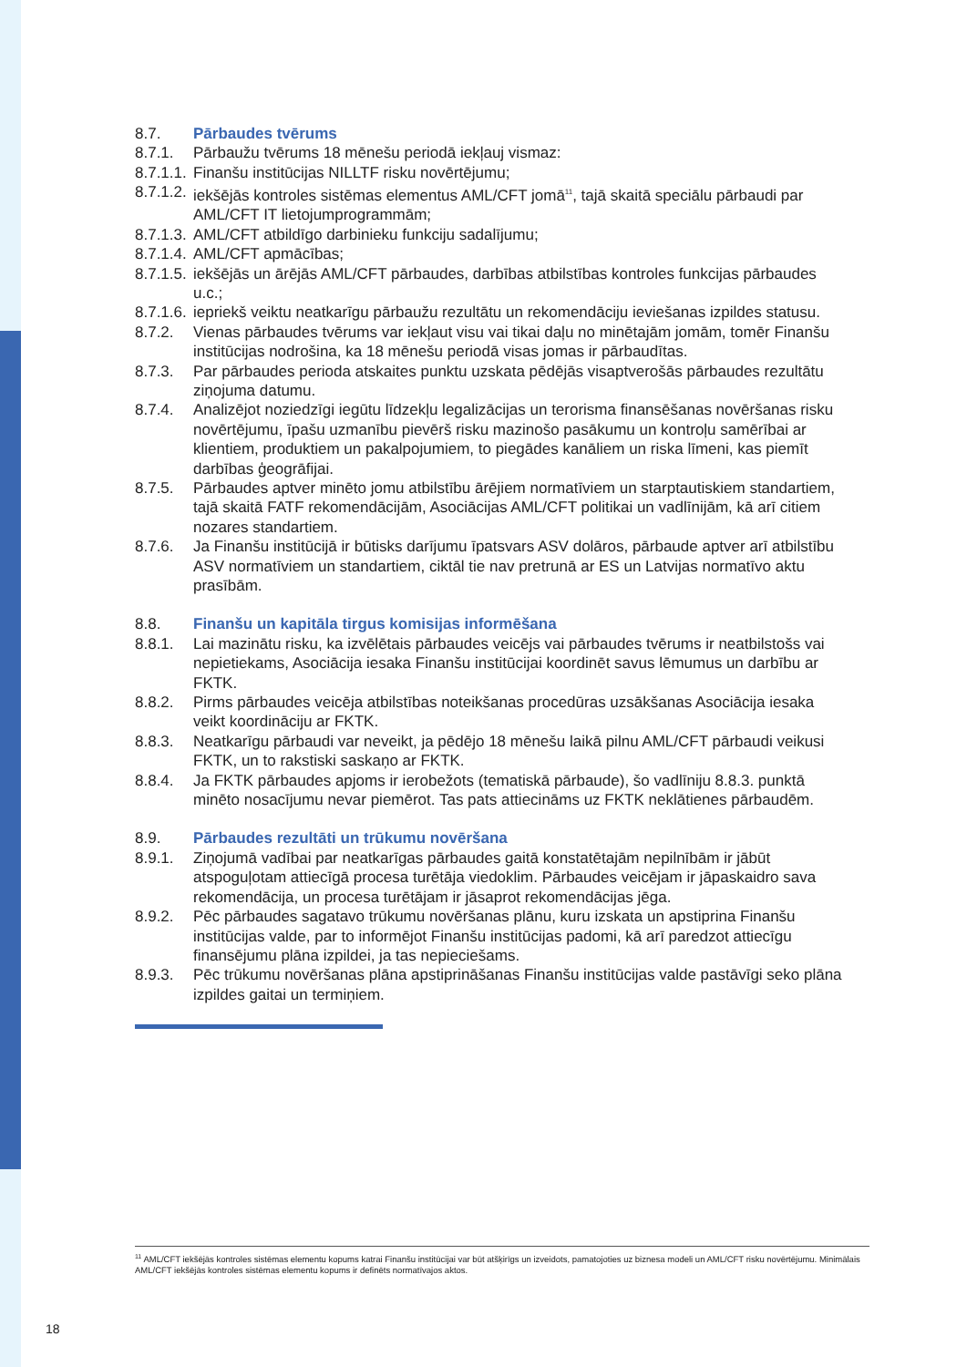8.7. Pārbaudes tvērums
8.7.1. Pārbaužu tvērums 18 mēnešu periodā iekļauj vismaz:
8.7.1.1. Finanšu institūcijas NILLTF risku novērtējumu;
8.7.1.2. iekšējās kontroles sistēmas elementus AML/CFT jomā<sup>11</sup>, tajā skaitā speciālu pārbaudi par AML/CFT IT lietojumprogrammām;
8.7.1.3. AML/CFT atbildīgo darbinieku funkciju sadalījumu;
8.7.1.4. AML/CFT apmācības;
8.7.1.5. iekšējās un ārējās AML/CFT pārbaudes, darbības atbilstības kontroles funkcijas pārbaudes u.c.;
8.7.1.6. iepriekš veiktu neatkarīgu pārbaužu rezultātu un rekomendāciju ieviešanas izpildes statusu.
8.7.2. Vienas pārbaudes tvērums var iekļaut visu vai tikai daļu no minētajām jomām, tomēr Finanšu institūcijas nodrošina, ka 18 mēnešu periodā visas jomas ir pārbaudītas.
8.7.3. Par pārbaudes perioda atskaites punktu uzskata pēdējās visaptverošās pārbaudes rezultātu ziņojuma datumu.
8.7.4. Analizējot noziedzīgi iegūtu līdzekļu legalizācijas un terorisma finansēšanas novēršanas risku novērtējumu, īpašu uzmanību pievērš risku mazinošo pasākumu un kontroļu samērībai ar klientiem, produktiem un pakalpojumiem, to piegādes kanāliem un riska līmeni, kas piemīt darbības ģeogrāfijai.
8.7.5. Pārbaudes aptver minēto jomu atbilstību ārējiem normatīviem un starptautiskiem standartiem, tajā skaitā FATF rekomendācijām, Asociācijas AML/CFT politikai un vadlīnijām, kā arī citiem nozares standartiem.
8.7.6. Ja Finanšu institūcijā ir būtisks darījumu īpatsvars ASV dolāros, pārbaude aptver arī atbilstību ASV normatīviem un standartiem, ciktāl tie nav pretrunā ar ES un Latvijas normatīvo aktu prasībām.
8.8. Finanšu un kapitāla tirgus komisijas informēšana
8.8.1. Lai mazinātu risku, ka izvēlētais pārbaudes veicējs vai pārbaudes tvērums ir neatbilstošs vai nepietiekams, Asociācija iesaka Finanšu institūcijai koordinēt savus lēmumus un darbību ar FKTK.
8.8.2. Pirms pārbaudes veicēja atbilstības noteikšanas procedūras uzsākšanas Asociācija iesaka veikt koordināciju ar FKTK.
8.8.3. Neatkarīgu pārbaudi var neveikt, ja pēdējo 18 mēnešu laikā pilnu AML/CFT pārbaudi veikusi FKTK, un to rakstiski saskaņo ar FKTK.
8.8.4. Ja FKTK pārbaudes apjoms ir ierobežots (tematiskā pārbaude), šo vadlīniju 8.8.3. punktā minēto nosacījumu nevar piemērot. Tas pats attiecināms uz FKTK neklātienes pārbaudēm.
8.9. Pārbaudes rezultāti un trūkumu novēršana
8.9.1. Ziņojumā vadībai par neatkarīgas pārbaudes gaitā konstatētajām nepilnībām ir jābūt atspoguļotam attiecīgā procesa turētāja viedoklim. Pārbaudes veicējam ir jāpaskaidro sava rekomendācija, un procesa turētājam ir jāsaprot rekomendācijas jēga.
8.9.2. Pēc pārbaudes sagatavo trūkumu novēršanas plānu, kuru izskata un apstiprina Finanšu institūcijas valde, par to informējot Finanšu institūcijas padomi, kā arī paredzot attiecīgu finansējumu plāna izpildei, ja tas nepieciešams.
8.9.3. Pēc trūkumu novēršanas plāna apstiprināšanas Finanšu institūcijas valde pastāvīgi seko plāna izpildes gaitai un termiņiem.
<sup>11</sup> AML/CFT iekšējās kontroles sistēmas elementu kopums katrai Finanšu institūcijai var būt atšķirīgs un izveidots, pamatojoties uz biznesa modeli un AML/CFT risku novērtējumu. Minimālais AML/CFT iekšējās kontroles sistēmas elementu kopums ir definēts normatīvajos aktos.
18